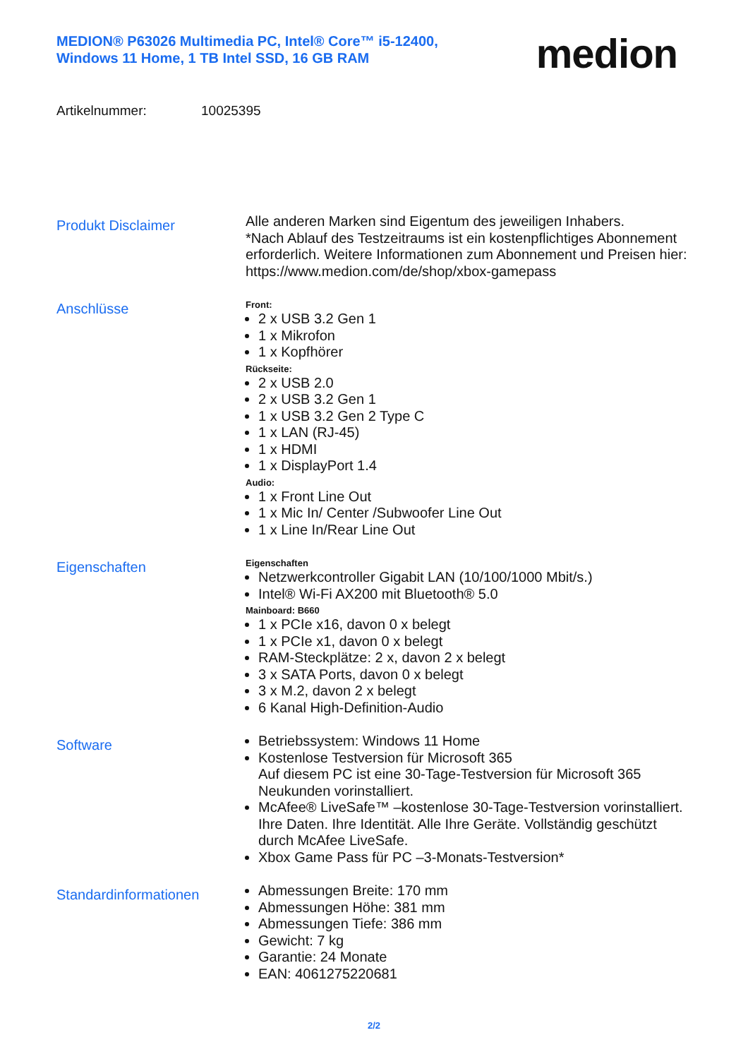MEDION® P63026 Multimedia PC, Intel® Core™ i5-12400,
Windows 11 Home, 1 TB Intel SSD, 16 GB RAM
medion
Artikelnummer: 10025395
Produkt Disclaimer
Alle anderen Marken sind Eigentum des jeweiligen Inhabers.
*Nach Ablauf des Testzeitraums ist ein kostenpflichtiges Abonnement erforderlich. Weitere Informationen zum Abonnement und Preisen hier:
https://www.medion.com/de/shop/xbox-gamepass
Anschlüsse
Front:
2 x USB 3.2 Gen 1
1 x Mikrofon
1 x Kopfhörer
Rückseite:
2 x USB 2.0
2 x USB 3.2 Gen 1
1 x USB 3.2 Gen 2 Type C
1 x LAN (RJ-45)
1 x HDMI
1 x DisplayPort 1.4
Audio:
1 x Front Line Out
1 x Mic In/ Center /Subwoofer Line Out
1 x Line In/Rear Line Out
Eigenschaften
Eigenschaften
Netzwerkcontroller Gigabit LAN (10/100/1000 Mbit/s.)
Intel® Wi-Fi AX200 mit Bluetooth® 5.0
Mainboard: B660
1 x PCIe x16, davon 0 x belegt
1 x PCIe x1, davon 0 x belegt
RAM-Steckplätze: 2 x, davon 2 x belegt
3 x SATA Ports, davon 0 x belegt
3 x M.2, davon 2 x belegt
6 Kanal High-Definition-Audio
Software
Betriebssystem: Windows 11 Home
Kostenlose Testversion für Microsoft 365
Auf diesem PC ist eine 30-Tage-Testversion für Microsoft 365 Neukunden vorinstalliert.
McAfee® LiveSafe™ –kostenlose 30-Tage-Testversion vorinstalliert.
Ihre Daten. Ihre Identität. Alle Ihre Geräte. Vollständig geschützt durch McAfee LiveSafe.
Xbox Game Pass für PC –3-Monats-Testversion*
Standardinformationen
Abmessungen Breite: 170 mm
Abmessungen Höhe: 381 mm
Abmessungen Tiefe: 386 mm
Gewicht: 7 kg
Garantie: 24 Monate
EAN: 4061275220681
2/2